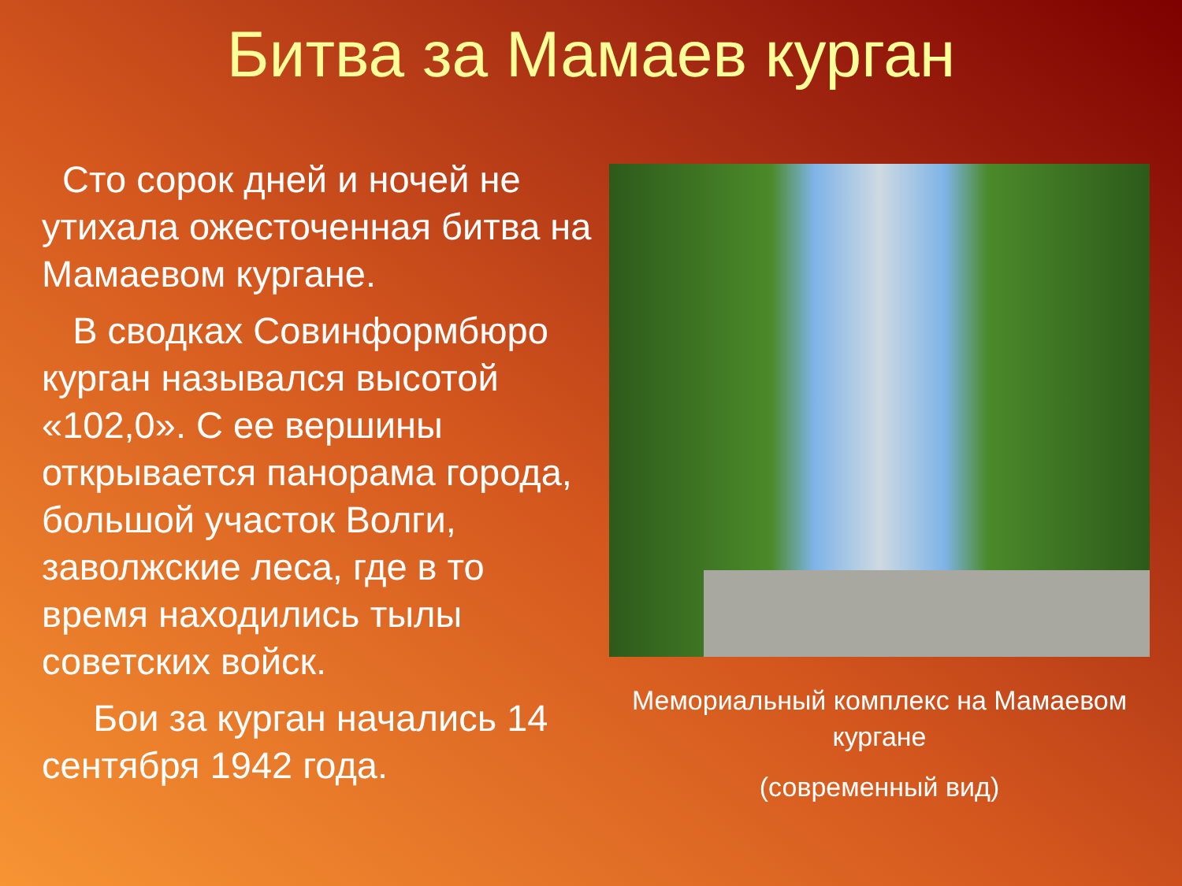Битва за Мамаев курган
Сто сорок дней и ночей не утихала ожесточенная битва на Мамаевом кургане.
В сводках Совинформбюро курган назывался высотой «102,0». С ее вершины открывается панорама города, большой участок Волги, заволжские леса, где в то время находились тылы советских войск.
Бои за курган начались 14 сентября 1942 года.
Мемориальный комплекс на Мамаевом кургане
(современный вид)